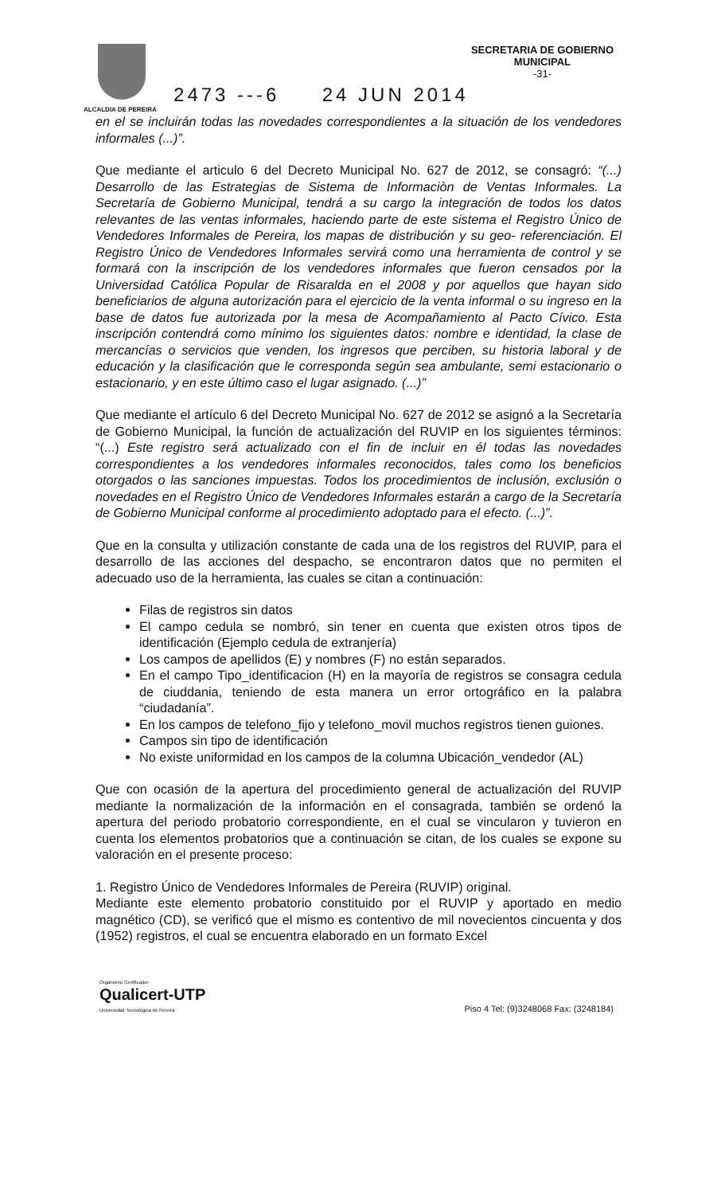ALCALDIA DE PEREIRA
2473 ---6 24 JUN 2014
SECRETARIA DE GOBIERNO
MUNICIPAL
-31-
en el se incluirán todas las novedades correspondientes a la situación de los vendedores informales (...)”.
Que mediante el articulo 6 del Decreto Municipal No. 627 de 2012, se consagró: “(...) Desarrollo de las Estrategias de Sistema de Informaciòn de Ventas Informales. La Secretaría de Gobierno Municipal, tendrá a su cargo la integración de todos los datos relevantes de las ventas informales, haciendo parte de este sistema el Registro Único de Vendedores Informales de Pereira, los mapas de distribución y su geo- referenciación. El Registro Único de Vendedores Informales servirá como una herramienta de control y se formará con la inscripción de los vendedores informales que fueron censados por la Universidad Católica Popular de Risaralda en el 2008 y por aquellos que hayan sido beneficiarios de alguna autorización para el ejercicio de la venta informal o su ingreso en la base de datos fue autorizada por la mesa de Acompañamiento al Pacto Cívico. Esta inscripción contendrá como mínimo los siguientes datos: nombre e identidad, la clase de mercancías o servicios que venden, los ingresos que perciben, su historia laboral y de educación y la clasificación que le corresponda según sea ambulante, semi estacionario o estacionario, y en este último caso el lugar asignado. (...)”
Que mediante el artículo 6 del Decreto Municipal No. 627 de 2012 se asignó a la Secretaría de Gobierno Municipal, la función de actualización del RUVIP en los siguientes términos: “(...) Este registro será actualizado con el fin de incluir en él todas las novedades correspondientes a los vendedores informales reconocidos, tales como los beneficios otorgados o las sanciones impuestas. Todos los procedimientos de inclusión, exclusión o novedades en el Registro Único de Vendedores Informales estarán a cargo de la Secretaría de Gobierno Municipal conforme al procedimiento adoptado para el efecto. (...)”.
Que en la consulta y utilización constante de cada una de los registros del RUVIP, para el desarrollo de las acciones del despacho, se encontraron datos que no permiten el adecuado uso de la herramienta, las cuales se citan a continuación:
Filas de registros sin datos
El campo cedula se nombró, sin tener en cuenta que existen otros tipos de identificación (Ejemplo cedula de extranjería)
Los campos de apellidos (E) y nombres (F) no están separados.
En el campo Tipo_identificacion (H) en la mayoría de registros se consagra cedula de ciuddania, teniendo de esta manera un error ortográfico en la palabra “ciudadanía”.
En los campos de telefono_fijo y telefono_movil muchos registros tienen guiones.
Campos sin tipo de identificación
No existe uniformidad en los campos de la columna Ubicación_vendedor (AL)
Que con ocasión de la apertura del procedimiento general de actualización del RUVIP mediante la normalización de la información en el consagrada, también se ordenó la apertura del periodo probatorio correspondiente, en el cual se vincularon y tuvieron en cuenta los elementos probatorios que a continuación se citan, de los cuales se expone su valoración en el presente proceso:
1. Registro Único de Vendedores Informales de Pereira (RUVIP) original.
Mediante este elemento probatorio constituido por el RUVIP y aportado en medio magnético (CD), se verificó que el mismo es contentivo de mil novecientos cincuenta y dos (1952) registros, el cual se encuentra elaborado en un formato Excel
Organismo Certificador
Qualicert-UTP
Universidad Tecnológica de Pereira
Piso 4 Tel: (9)3248068 Fax: (3248184)